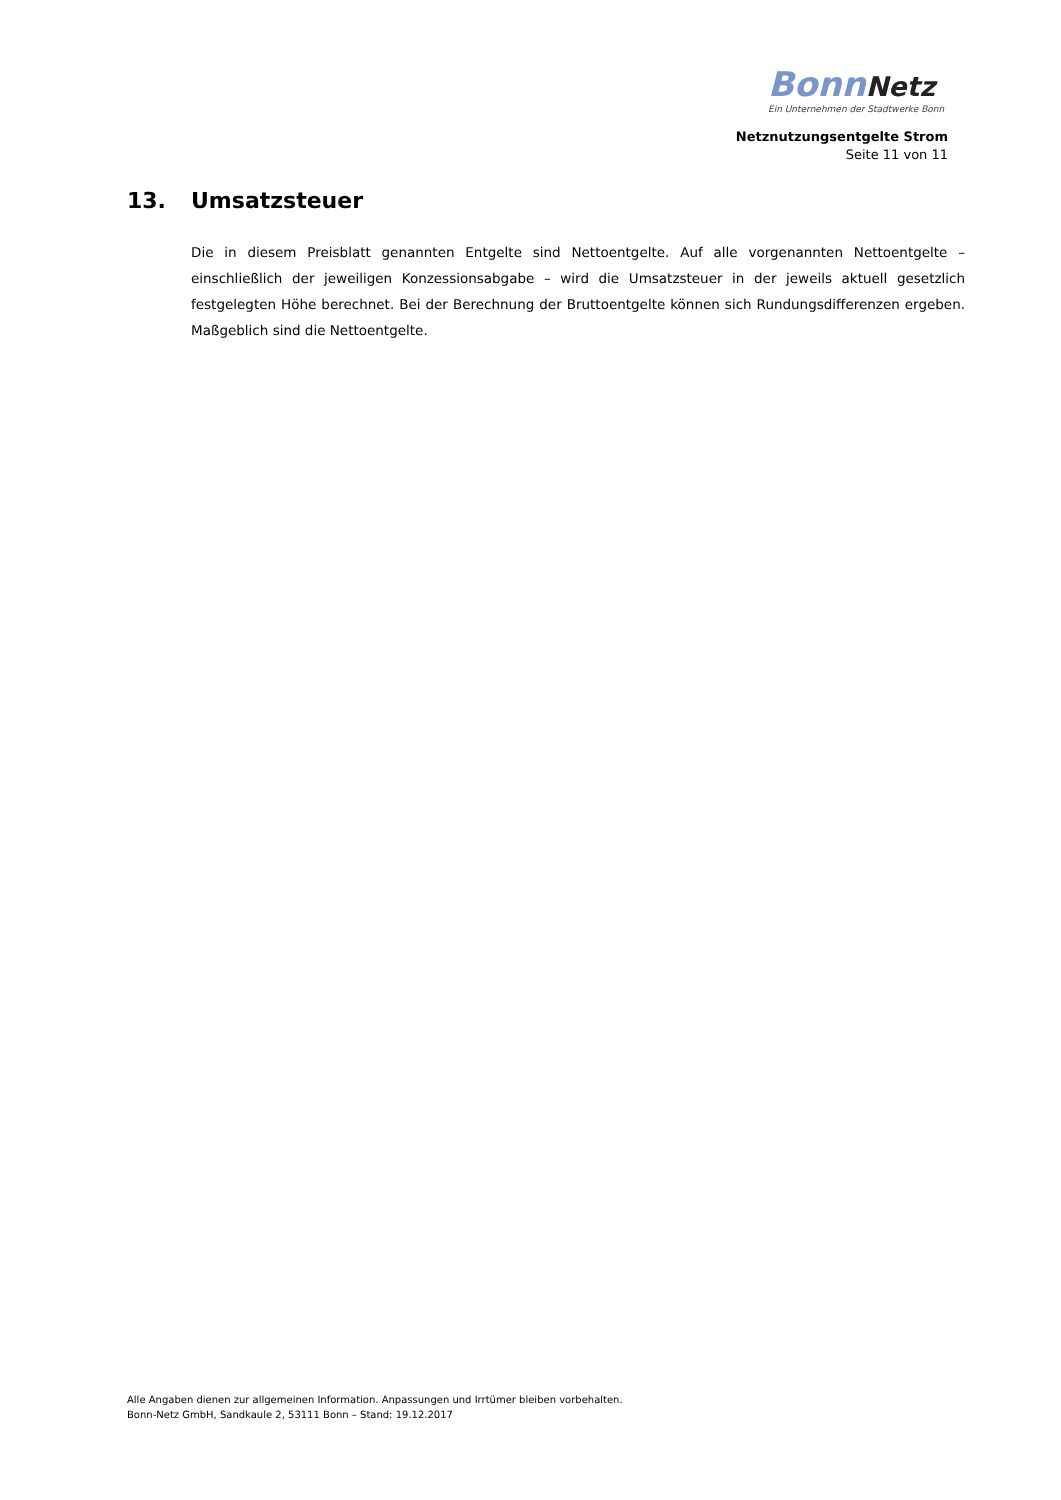Bonn Netz
Ein Unternehmen der Stadtwerke Bonn
Netznutzungsentgelte Strom
Seite 11 von 11
13. Umsatzsteuer
Die in diesem Preisblatt genannten Entgelte sind Nettoentgelte. Auf alle vorgenannten Nettoentgelte – einschließlich der jeweiligen Konzessionsabgabe – wird die Umsatzsteuer in der jeweils aktuell gesetzlich festgelegten Höhe berechnet. Bei der Berechnung der Bruttoentgelte können sich Rundungsdifferenzen ergeben. Maßgeblich sind die Nettoentgelte.
Alle Angaben dienen zur allgemeinen Information. Anpassungen und Irrtümer bleiben vorbehalten.
Bonn-Netz GmbH, Sandkaule 2, 53111 Bonn – Stand: 19.12.2017